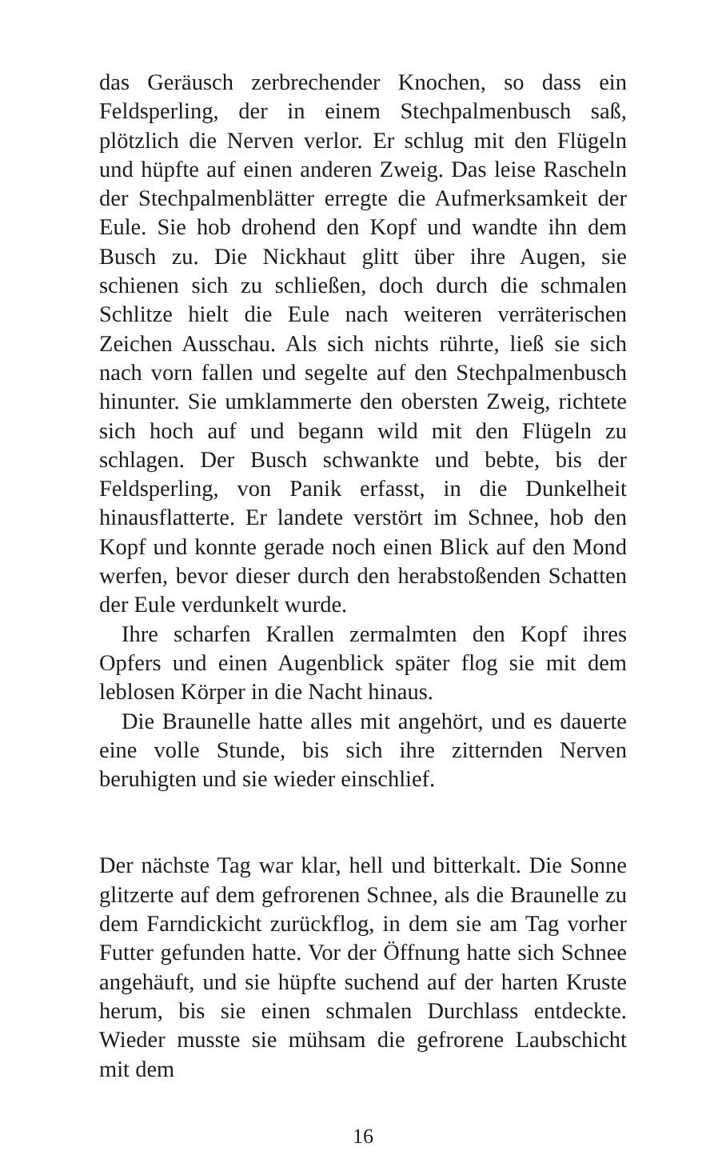das Geräusch zerbrechender Knochen, so dass ein Feldsperling, der in einem Stechpalmenbusch saß, plötzlich die Nerven verlor. Er schlug mit den Flügeln und hüpfte auf einen anderen Zweig. Das leise Rascheln der Stechpalmenblätter erregte die Aufmerksamkeit der Eule. Sie hob drohend den Kopf und wandte ihn dem Busch zu. Die Nickhaut glitt über ihre Augen, sie schienen sich zu schließen, doch durch die schmalen Schlitze hielt die Eule nach weiteren verräterischen Zeichen Ausschau. Als sich nichts rührte, ließ sie sich nach vorn fallen und segelte auf den Stechpalmenbusch hinunter. Sie umklammerte den obersten Zweig, richtete sich hoch auf und begann wild mit den Flügeln zu schlagen. Der Busch schwankte und bebte, bis der Feldsperling, von Panik erfasst, in die Dunkelheit hinausflatterte. Er landete verstört im Schnee, hob den Kopf und konnte gerade noch einen Blick auf den Mond werfen, bevor dieser durch den herabstoßenden Schatten der Eule verdunkelt wurde.
Ihre scharfen Krallen zermalmten den Kopf ihres Opfers und einen Augenblick später flog sie mit dem leblosen Körper in die Nacht hinaus.
Die Braunelle hatte alles mit angehört, und es dauerte eine volle Stunde, bis sich ihre zitternden Nerven beruhigten und sie wieder einschlief.
Der nächste Tag war klar, hell und bitterkalt. Die Sonne glitzerte auf dem gefrorenen Schnee, als die Braunelle zu dem Farndickicht zurückflog, in dem sie am Tag vorher Futter gefunden hatte. Vor der Öffnung hatte sich Schnee angehäuft, und sie hüpfte suchend auf der harten Kruste herum, bis sie einen schmalen Durchlass entdeckte. Wieder musste sie mühsam die gefrorene Laubschicht mit dem
16